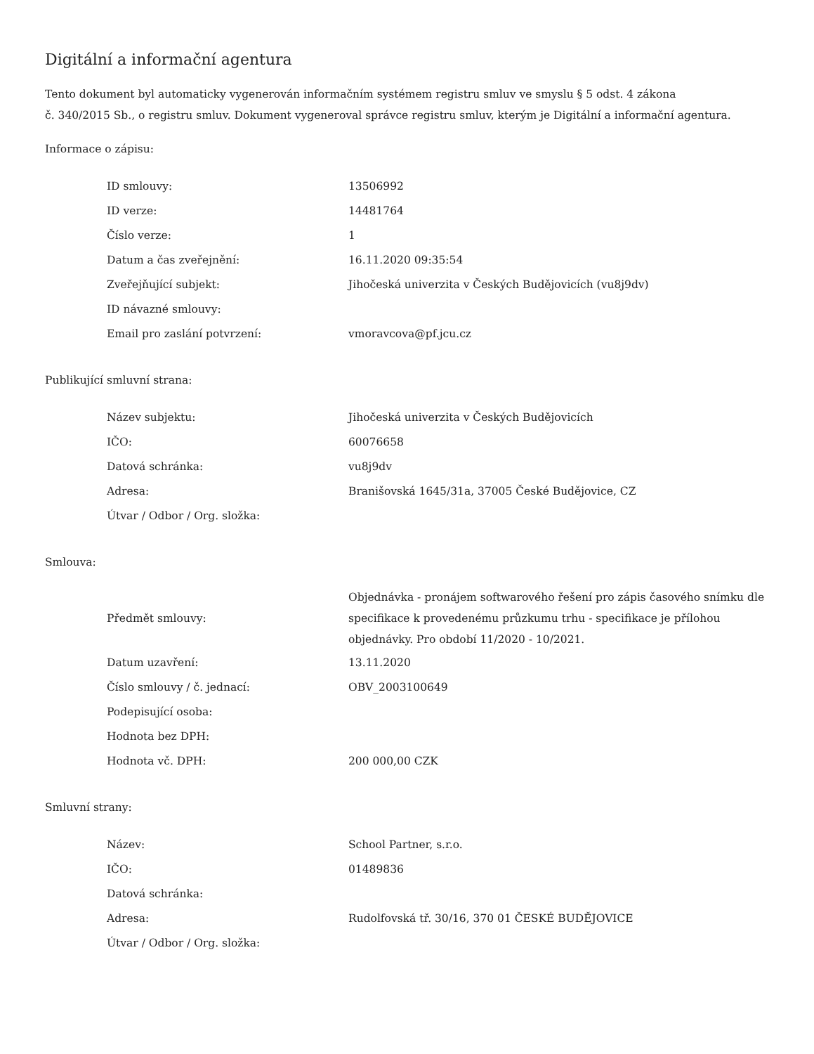Digitální a informační agentura
Tento dokument byl automaticky vygenerován informačním systémem registru smluv ve smyslu § 5 odst. 4 zákona
č. 340/2015 Sb., o registru smluv. Dokument vygeneroval správce registru smluv, kterým je Digitální a informační agentura.
Informace o zápisu:
| ID smlouvy: | 13506992 |
| ID verze: | 14481764 |
| Číslo verze: | 1 |
| Datum a čas zveřejnění: | 16.11.2020 09:35:54 |
| Zveřejňující subjekt: | Jihočeská univerzita v Českých Budějovicích (vu8j9dv) |
| ID návazné smlouvy: | |
| Email pro zaslání potvrzení: | vmoravcova@pf.jcu.cz |
Publikující smluvní strana:
| Název subjektu: | Jihočeská univerzita v Českých Budějovicích |
| IČO: | 60076658 |
| Datová schránka: | vu8j9dv |
| Adresa: | Branišovská 1645/31a, 37005 České Budějovice, CZ |
| Útvar / Odbor / Org. složka: | |
Smlouva:
| Předmět smlouvy: | Objednávka - pronájem softwarového řešení pro zápis časového snímku dle specifikace k provedenému průzkumu trhu - specifikace je přílohou objednávky. Pro období 11/2020 - 10/2021. |
| Datum uzavření: | 13.11.2020 |
| Číslo smlouvy / č. jednací: | OBV_2003100649 |
| Podepisující osoba: | |
| Hodnota bez DPH: | |
| Hodnota vč. DPH: | 200 000,00 CZK |
Smluvní strany:
| Název: | School Partner, s.r.o. |
| IČO: | 01489836 |
| Datová schránka: | |
| Adresa: | Rudolfovská tř. 30/16, 370 01 ČESKÉ BUDĚJOVICE |
| Útvar / Odbor / Org. složka: | |